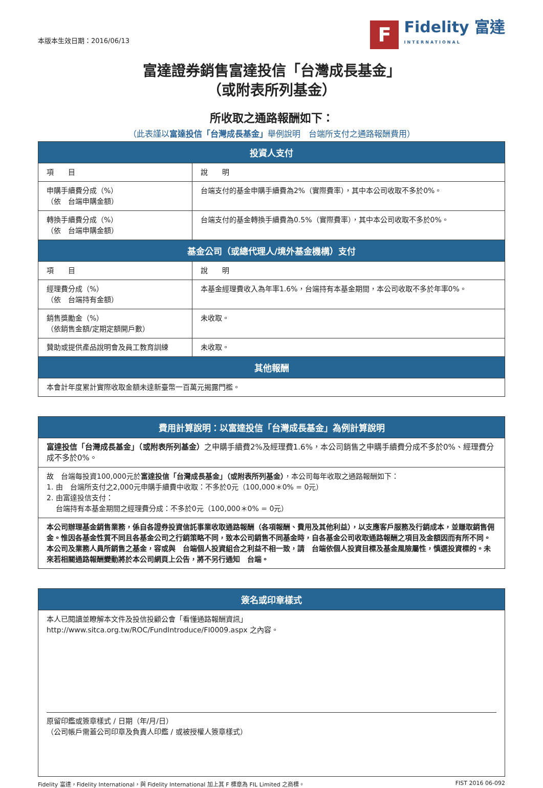本版本生效日期：2016/06/13
F
Fidelity 富達
INTERNATIONAL
富達證券銷售富達投信「台灣成長基金」
（或附表所列基金）
所收取之通路報酬如下：
（此表謹以富達投信「台灣成長基金」舉例說明　台端所支付之通路報酬費用）
| 投資人支付 | |
| --- | --- |
| 項 目 | 說 明 |
| 申購手續費分成（%） （依 台端申購金額） | 台端支付的基金申購手續費為2%（實際費率），其中本公司收取不多於0%。 |
| 轉換手續費分成（%） （依 台端申購金額） | 台端支付的基金轉換手續費為0.5%（實際費率），其中本公司收取不多於0%。 |
| 基金公司（或總代理人/境外基金機構）支付 | |
| 項 目 | 說 明 |
| 經理費分成（%） （依 台端持有金額） | 本基金經理費收入為年率1.6%，台端持有本基金期間，本公司收取不多於年率0%。 |
| 銷售獎勵金（%） （依銷售金額/定期定額開戶數） | 未收取。 |
| 贊助或提供產品說明會及員工教育訓練 | 未收取。 |
| 其他報酬 | |
| 本會計年度累計實際收取金額未達新臺幣一百萬元揭露門檻。 | |
| 費用計算說明：以富達投信「台灣成長基金」為例計算說明 |
| --- |
| 富達投信「台灣成長基金」（或附表所列基金） 之申購手續費2%及經理費1.6%，本公司銷售之申購手續費分成不多於0%、經理費分成不多於0%。 |
| 故 台端每投資100,000元於 富達投信「台灣成長基金」（或附表所列基金） ，本公司每年收取之通路報酬如下： 1. 由 台端所支付之2,000元申購手續費中收取：不多於0元（100,000＊0% = 0元） 2. 由富達投信支付： 台端持有本基金期間之經理費分成：不多於0元（100,000＊0% = 0元） |
| 本公司辦理基金銷售業務，係自各證券投資信託事業收取通路報酬（各項報酬、費用及其他利益），以支應客戶服務及行銷成本，並賺取銷售佣金。惟因各基金性質不同且各基金公司之行銷策略不同，致本公司銷售不同基金時，自各基金公司收取通路報酬之項目及金額因而有所不同。本公司及業務人員所銷售之基金，容或與 台端個人投資組合之利益不相一致，請 台端依個人投資目標及基金風險屬性，慎選投資標的。未來若相關通路報酬變動將於本公司網頁上公告，將不另行通知 台端。 |
| 簽名或印章樣式 |
| --- |
| 本人已閱讀並瞭解本文件及投信投顧公會「看懂通路報酬資訊」 http://www.sitca.org.tw/ROC/FundIntroduce/FI0009.aspx 之內容。 原留印鑑或簽章樣式 / 日期（年/月/日） （公司帳戶需蓋公司印章及負責人印鑑 / 或被授權人簽章樣式） |
Fidelity 富達，Fidelity International，與 Fidelity International 加上其 F 標章為 FIL Limited 之商標。 FIST 2016 06-092